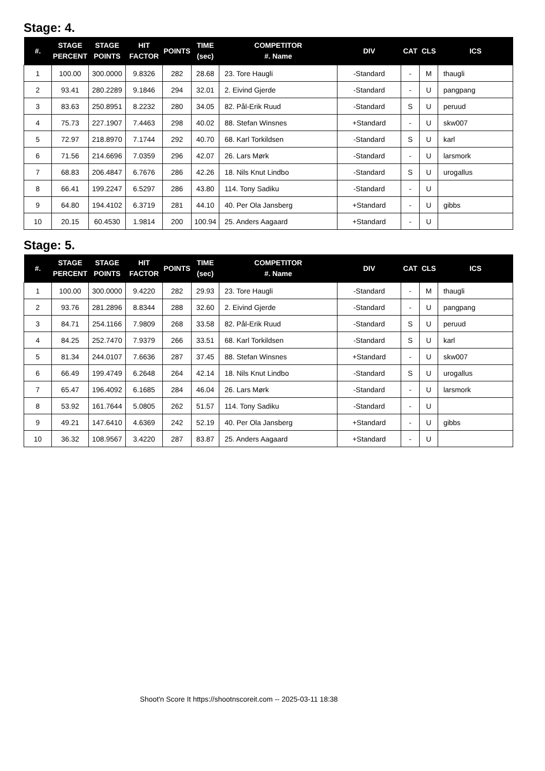Stage: 4.
| #. | STAGE PERCENT | STAGE POINTS | HIT FACTOR | POINTS | TIME (sec) | COMPETITOR #. Name | DIV | CAT | CLS | ICS |
| --- | --- | --- | --- | --- | --- | --- | --- | --- | --- | --- |
| 1 | 100.00 | 300.0000 | 9.8326 | 282 | 28.68 | 23. Tore Haugli | -Standard | - | M | thaugli |
| 2 | 93.41 | 280.2289 | 9.1846 | 294 | 32.01 | 2. Eivind Gjerde | -Standard | - | U | pangpang |
| 3 | 83.63 | 250.8951 | 8.2232 | 280 | 34.05 | 82. Pål-Erik Ruud | -Standard | S | U | peruud |
| 4 | 75.73 | 227.1907 | 7.4463 | 298 | 40.02 | 88. Stefan Winsnes | +Standard | - | U | skw007 |
| 5 | 72.97 | 218.8970 | 7.1744 | 292 | 40.70 | 68. Karl Torkildsen | -Standard | S | U | karl |
| 6 | 71.56 | 214.6696 | 7.0359 | 296 | 42.07 | 26. Lars Mørk | -Standard | - | U | larsmork |
| 7 | 68.83 | 206.4847 | 6.7676 | 286 | 42.26 | 18. Nils Knut Lindbo | -Standard | S | U | urogallus |
| 8 | 66.41 | 199.2247 | 6.5297 | 286 | 43.80 | 114. Tony Sadiku | -Standard | - | U | |
| 9 | 64.80 | 194.4102 | 6.3719 | 281 | 44.10 | 40. Per Ola Jansberg | +Standard | - | U | gibbs |
| 10 | 20.15 | 60.4530 | 1.9814 | 200 | 100.94 | 25. Anders Aagaard | +Standard | - | U | |
Stage: 5.
| #. | STAGE PERCENT | STAGE POINTS | HIT FACTOR | POINTS | TIME (sec) | COMPETITOR #. Name | DIV | CAT | CLS | ICS |
| --- | --- | --- | --- | --- | --- | --- | --- | --- | --- | --- |
| 1 | 100.00 | 300.0000 | 9.4220 | 282 | 29.93 | 23. Tore Haugli | -Standard | - | M | thaugli |
| 2 | 93.76 | 281.2896 | 8.8344 | 288 | 32.60 | 2. Eivind Gjerde | -Standard | - | U | pangpang |
| 3 | 84.71 | 254.1166 | 7.9809 | 268 | 33.58 | 82. Pål-Erik Ruud | -Standard | S | U | peruud |
| 4 | 84.25 | 252.7470 | 7.9379 | 266 | 33.51 | 68. Karl Torkildsen | -Standard | S | U | karl |
| 5 | 81.34 | 244.0107 | 7.6636 | 287 | 37.45 | 88. Stefan Winsnes | +Standard | - | U | skw007 |
| 6 | 66.49 | 199.4749 | 6.2648 | 264 | 42.14 | 18. Nils Knut Lindbo | -Standard | S | U | urogallus |
| 7 | 65.47 | 196.4092 | 6.1685 | 284 | 46.04 | 26. Lars Mørk | -Standard | - | U | larsmork |
| 8 | 53.92 | 161.7644 | 5.0805 | 262 | 51.57 | 114. Tony Sadiku | -Standard | - | U | |
| 9 | 49.21 | 147.6410 | 4.6369 | 242 | 52.19 | 40. Per Ola Jansberg | +Standard | - | U | gibbs |
| 10 | 36.32 | 108.9567 | 3.4220 | 287 | 83.87 | 25. Anders Aagaard | +Standard | - | U | |
Shoot'n Score It https://shootnscoreit.com -- 2025-03-11 18:38